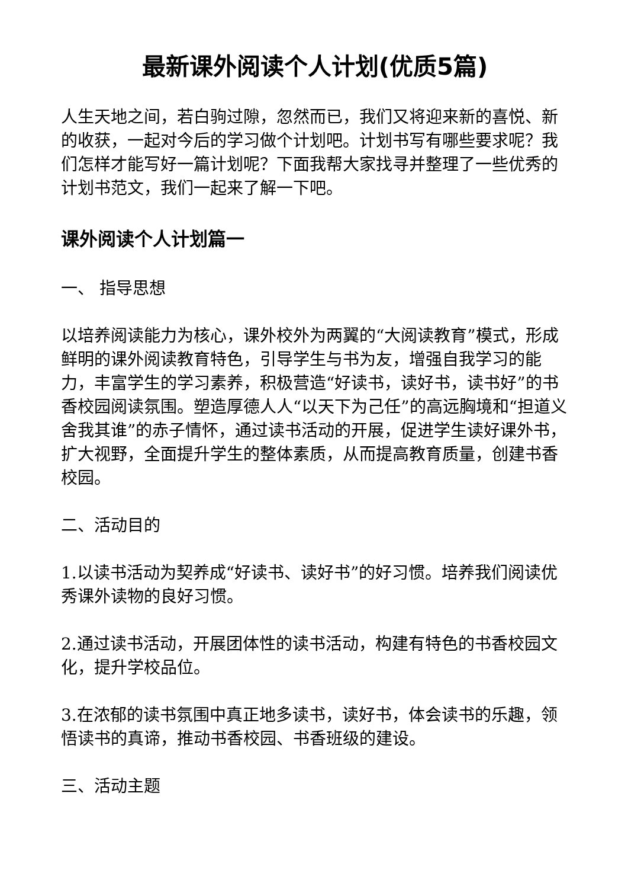最新课外阅读个人计划(优质5篇)
人生天地之间，若白驹过隙，忽然而已，我们又将迎来新的喜悦、新的收获，一起对今后的学习做个计划吧。计划书写有哪些要求呢？我们怎样才能写好一篇计划呢？下面我帮大家找寻并整理了一些优秀的计划书范文，我们一起来了解一下吧。
课外阅读个人计划篇一
一、 指导思想
以培养阅读能力为核心，课外校外为两翼的“大阅读教育”模式，形成鲜明的课外阅读教育特色，引导学生与书为友，增强自我学习的能力，丰富学生的学习素养，积极营造“好读书，读好书，读书好”的书香校园阅读氛围。塑造厚德人人“以天下为己任”的高远胸境和“担道义舍我其谁”的赤子情怀，通过读书活动的开展，促进学生读好课外书，扩大视野，全面提升学生的整体素质，从而提高教育质量，创建书香校园。
二、活动目的
1.以读书活动为契养成“好读书、读好书”的好习惯。培养我们阅读优秀课外读物的良好习惯。
2.通过读书活动，开展团体性的读书活动，构建有特色的书香校园文化，提升学校品位。
3.在浓郁的读书氛围中真正地多读书，读好书，体会读书的乐趣，领悟读书的真谛，推动书香校园、书香班级的建设。
三、活动主题